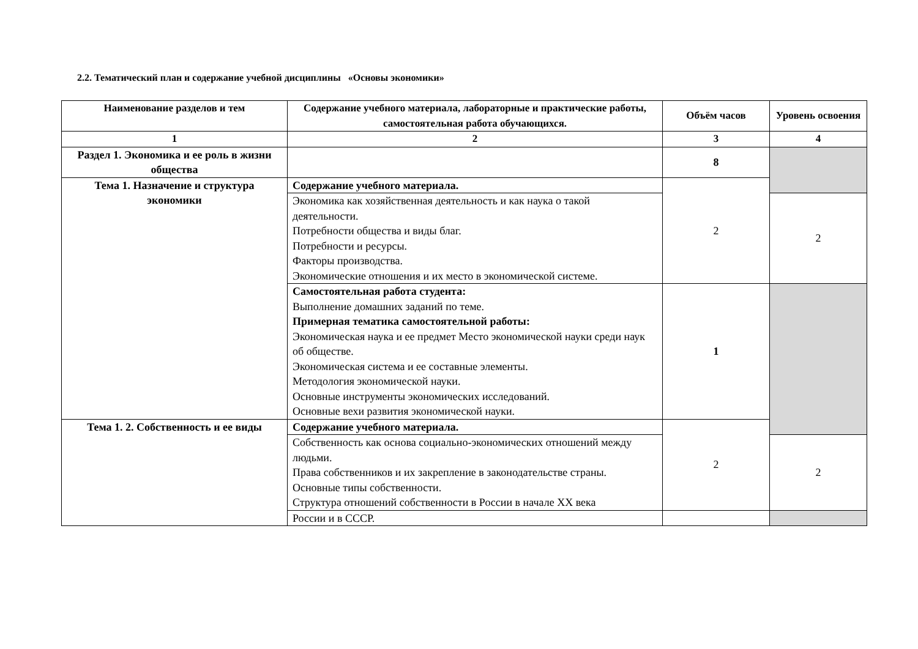2.2. Тематический план и содержание учебной дисциплины «Основы экономики»
| Наименование разделов и тем | Содержание учебного материала, лабораторные и практические работы, самостоятельная работа обучающихся. | Объём часов | Уровень освоения |
| --- | --- | --- | --- |
| 1 | 2 | 3 | 4 |
| Раздел 1. Экономика и ее роль в жизни общества | | 8 | |
| Тема 1. Назначение и структура экономики | Содержание учебного материала. | 2 | |
| | Экономика как хозяйственная деятельность и как наука о такой деятельности. Потребности общества и виды благ. Потребности и ресурсы. Факторы производства. Экономические отношения и их место в экономической системе. | | 2 |
| | Самостоятельная работа студента: Выполнение домашних заданий по теме. Примерная тематика самостоятельной работы: Экономическая наука и ее предмет Место экономической науки среди наук об обществе. Экономическая система и ее составные элементы. Методология экономической науки. Основные инструменты экономических исследований. Основные вехи развития экономической науки. | 1 | |
| Тема 1. 2. Собственность и ее виды | Содержание учебного материала. | 2 | |
| | Собственность как основа социально-экономических отношений между людьми. Права собственников и их закрепление в законодательстве страны. Основные типы собственности. Структура отношений собственности в России в начале XX века | | 2 |
| | России и в СССР. | | |